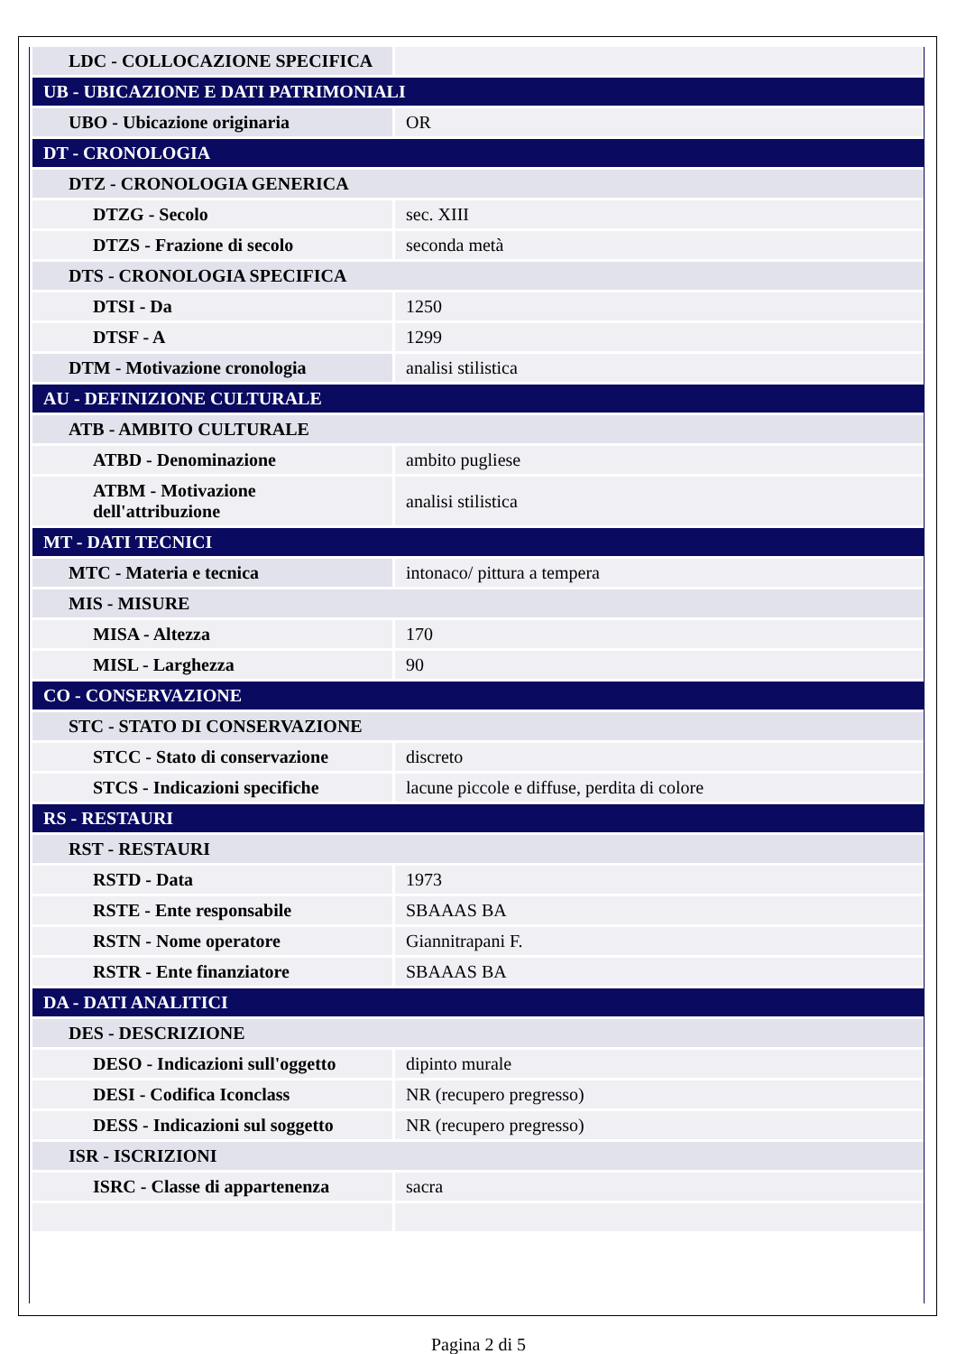| LDC - COLLOCAZIONE SPECIFICA | |
| UB - UBICAZIONE E DATI PATRIMONIALI | |
| UBO - Ubicazione originaria | OR |
| DT - CRONOLOGIA | |
| DTZ - CRONOLOGIA GENERICA | |
| DTZG - Secolo | sec. XIII |
| DTZS - Frazione di secolo | seconda metà |
| DTS - CRONOLOGIA SPECIFICA | |
| DTSI - Da | 1250 |
| DTSF - A | 1299 |
| DTM - Motivazione cronologia | analisi stilistica |
| AU - DEFINIZIONE CULTURALE | |
| ATB - AMBITO CULTURALE | |
| ATBD - Denominazione | ambito pugliese |
| ATBM - Motivazione dell'attribuzione | analisi stilistica |
| MT - DATI TECNICI | |
| MTC - Materia e tecnica | intonaco/ pittura a tempera |
| MIS - MISURE | |
| MISA - Altezza | 170 |
| MISL - Larghezza | 90 |
| CO - CONSERVAZIONE | |
| STC - STATO DI CONSERVAZIONE | |
| STCC - Stato di conservazione | discreto |
| STCS - Indicazioni specifiche | lacune piccole e diffuse, perdita di colore |
| RS - RESTAURI | |
| RST - RESTAURI | |
| RSTD - Data | 1973 |
| RSTE - Ente responsabile | SBAAAS BA |
| RSTN - Nome operatore | Giannitrapani F. |
| RSTR - Ente finanziatore | SBAAAS BA |
| DA - DATI ANALITICI | |
| DES - DESCRIZIONE | |
| DESO - Indicazioni sull'oggetto | dipinto murale |
| DESI - Codifica Iconclass | NR (recupero pregresso) |
| DESS - Indicazioni sul soggetto | NR (recupero pregresso) |
| ISR - ISCRIZIONI | |
| ISRC - Classe di appartenenza | sacra |
Pagina 2 di 5